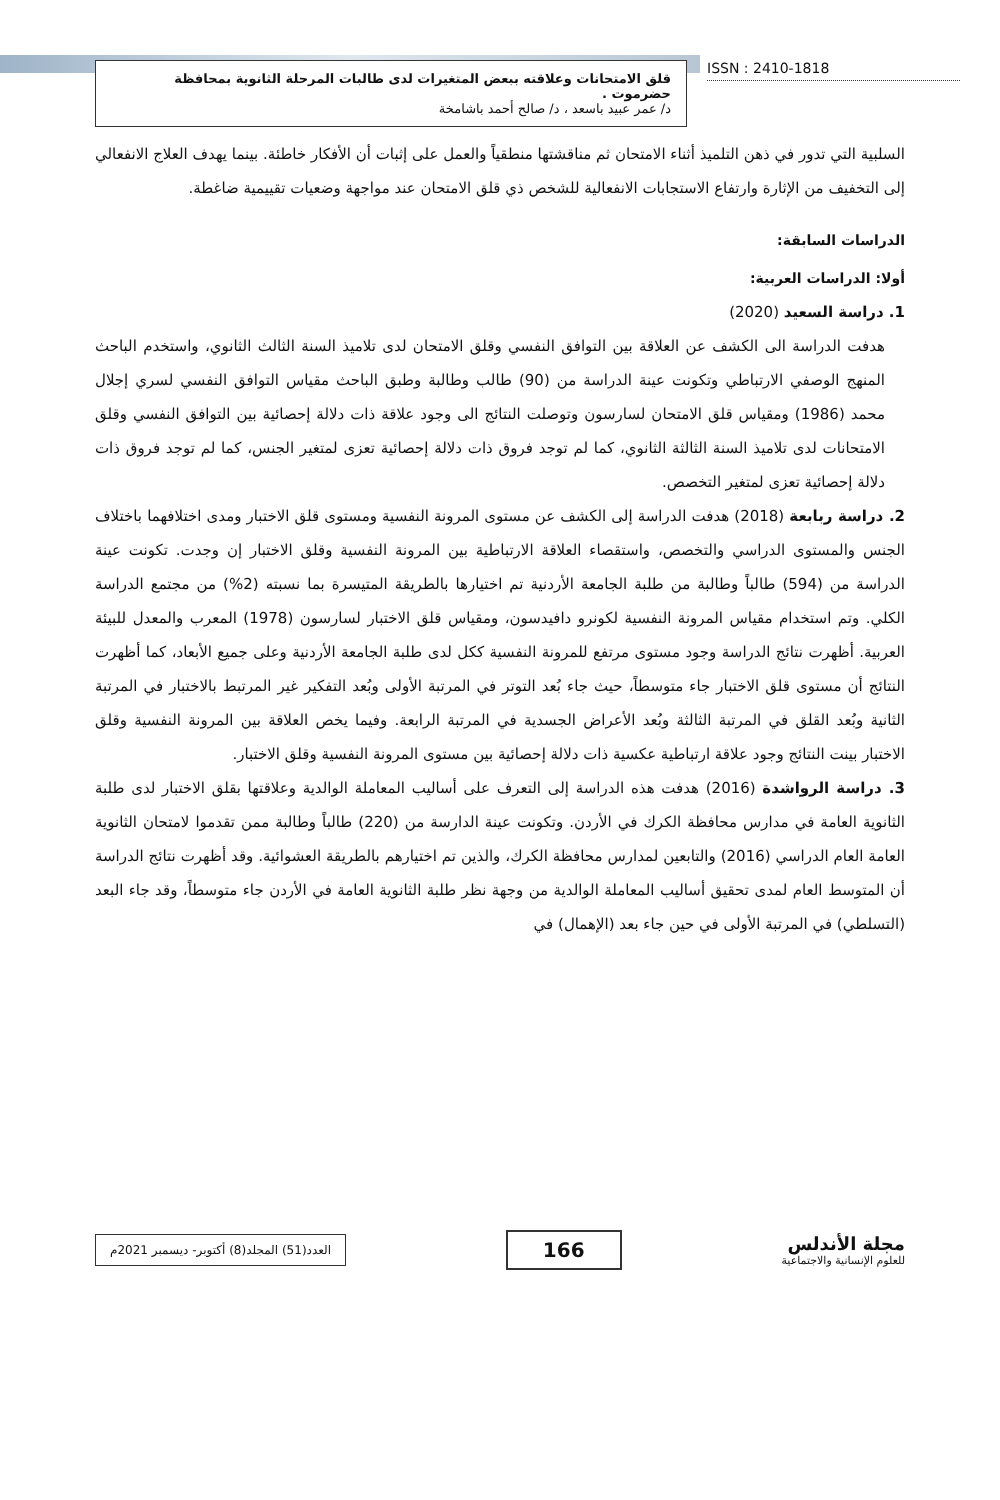قلق الامتحانات وعلاقته ببعض المتغيرات لدى طالبات المرحلة الثانوية بمحافظة حضرموت .
د/ عمر عبيد باسعد ، د/ صالح أحمد باشامخة
ISSN : 2410-1818
السلبية التي تدور في ذهن التلميذ أثناء الامتحان ثم مناقشتها منطقياً والعمل على إثبات أن الأفكار خاطئة. بينما يهدف العلاج الانفعالي إلى التخفيف من الإثارة وارتفاع الاستجابات الانفعالية للشخص ذي قلق الامتحان عند مواجهة وضعيات تقييمية ضاغطة.
الدراسات السابقة:
أولا: الدراسات العربية:
1. دراسة السعيد (2020)
هدفت الدراسة الى الكشف عن العلاقة بين التوافق النفسي وقلق الامتحان لدى تلاميذ السنة الثالث الثانوي، واستخدم الباحث المنهج الوصفي الارتباطي وتكونت عينة الدراسة من (90) طالب وطالبة وطبق الباحث مقياس التوافق النفسي لسري إجلال محمد (1986) ومقياس قلق الامتحان لسارسون وتوصلت النتائج الى وجود علاقة ذات دلالة إحصائية بين التوافق النفسي وقلق الامتحانات لدى تلاميذ السنة الثالثة الثانوي، كما لم توجد فروق ذات دلالة إحصائية تعزى لمتغير الجنس، كما لم توجد فروق ذات دلالة إحصائية تعزى لمتغير التخصص.
2. دراسة ربابعة (2018) هدفت الدراسة إلى الكشف عن مستوى المرونة النفسية ومستوى قلق الاختبار ومدى اختلافهما باختلاف الجنس والمستوى الدراسي والتخصص، واستقصاء العلاقة الارتباطية بين المرونة النفسية وقلق الاختبار إن وجدت. تكونت عينة الدراسة من (594) طالباً وطالبة من طلبة الجامعة الأردنية تم اختيارها بالطريقة المتيسرة بما نسبته (2%) من مجتمع الدراسة الكلي. وتم استخدام مقياس المرونة النفسية لكونرو دافيدسون، ومقياس قلق الاختبار لسارسون (1978) المعرب والمعدل للبيئة العربية. أظهرت نتائج الدراسة وجود مستوى مرتفع للمرونة النفسية ككل لدى طلبة الجامعة الأردنية وعلى جميع الأبعاد، كما أظهرت النتائج أن مستوى قلق الاختبار جاء متوسطاً، حيث جاء بُعد التوتر في المرتبة الأولى وبُعد التفكير غير المرتبط بالاختبار في المرتبة الثانية وبُعد القلق في المرتبة الثالثة وبُعد الأعراض الجسدية في المرتبة الرابعة. وفيما يخص العلاقة بين المرونة النفسية وقلق الاختبار بينت النتائج وجود علاقة ارتباطية عكسية ذات دلالة إحصائية بين مستوى المرونة النفسية وقلق الاختبار.
3. دراسة الرواشدة (2016) هدفت هذه الدراسة إلى التعرف على أساليب المعاملة الوالدية وعلاقتها بقلق الاختبار لدى طلبة الثانوية العامة في مدارس محافظة الكرك في الأردن. وتكونت عينة الدارسة من (220) طالباً وطالبة ممن تقدموا لامتحان الثانوية العامة العام الدراسي (2016) والتابعين لمدارس محافظة الكرك، والذين تم اختيارهم بالطريقة العشوائية. وقد أظهرت نتائج الدراسة أن المتوسط العام لمدى تحقيق أساليب المعاملة الوالدية من وجهة نظر طلبة الثانوية العامة في الأردن جاء متوسطاً، وقد جاء البعد (التسلطي) في المرتبة الأولى في حين جاء بعد (الإهمال) في
العدد(51) المجلد(8) أكتوبر- ديسمبر 2021م
166
مجلة الأندلس
للعلوم الإنسانية والاجتماعية